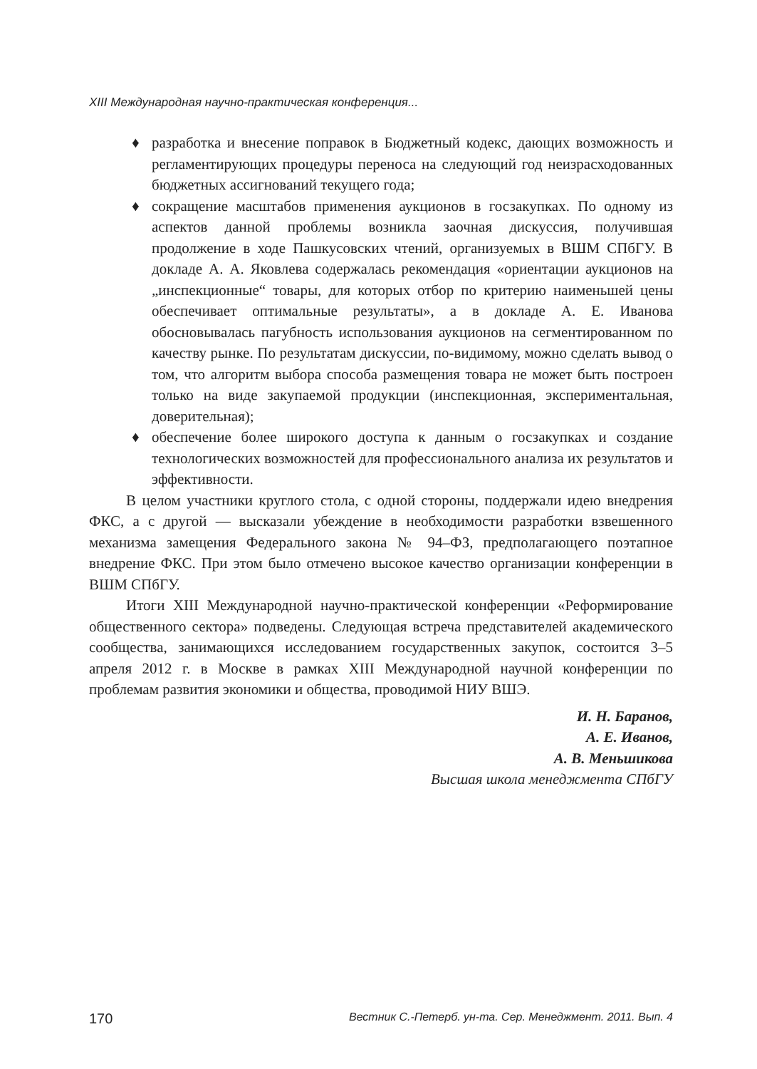XIII Международная научно-практическая конференция...
♦ разработка и внесение поправок в Бюджетный кодекс, дающих возможность и регламентирующих процедуры переноса на следующий год неизрасходованных бюджетных ассигнований текущего года;
♦ сокращение масштабов применения аукционов в госзакупках. По одному из аспектов данной проблемы возникла заочная дискуссия, получившая продолжение в ходе Пашкусовских чтений, организуемых в ВШМ СПбГУ. В докладе А. А. Яковлева содержалась рекомендация «ориентации аукционов на „инспекционные“ товары, для которых отбор по критерию наименьшей цены обеспечивает оптимальные результаты», а в докладе А. Е. Иванова обосновывалась пагубность использования аукционов на сегментированном по качеству рынке. По результатам дискуссии, по-видимому, можно сделать вывод о том, что алгоритм выбора способа размещения товара не может быть построен только на виде закупаемой продукции (инспекционная, экспериментальная, доверительная);
♦ обеспечение более широкого доступа к данным о госзакупках и создание технологических возможностей для профессионального анализа их результатов и эффективности.
В целом участники круглого стола, с одной стороны, поддержали идею внедрения ФКС, а с другой — высказали убеждение в необходимости разработки взвешенного механизма замещения Федерального закона № 94–ФЗ, предполагающего поэтапное внедрение ФКС. При этом было отмечено высокое качество организации конференции в ВШМ СПбГУ.
Итоги XIII Международной научно-практической конференции «Реформирование общественного сектора» подведены. Следующая встреча представителей академического сообщества, занимающихся исследованием государственных закупок, состоится 3–5 апреля 2012 г. в Москве в рамках XIII Международной научной конференции по проблемам развития экономики и общества, проводимой НИУ ВШЭ.
И. Н. Баранов,
А. Е. Иванов,
А. В. Меньшикова
Высшая школа менеджмента СПбГУ
170 Вестник С.-Петерб. ун-та. Сер. Менеджмент. 2011. Вып. 4